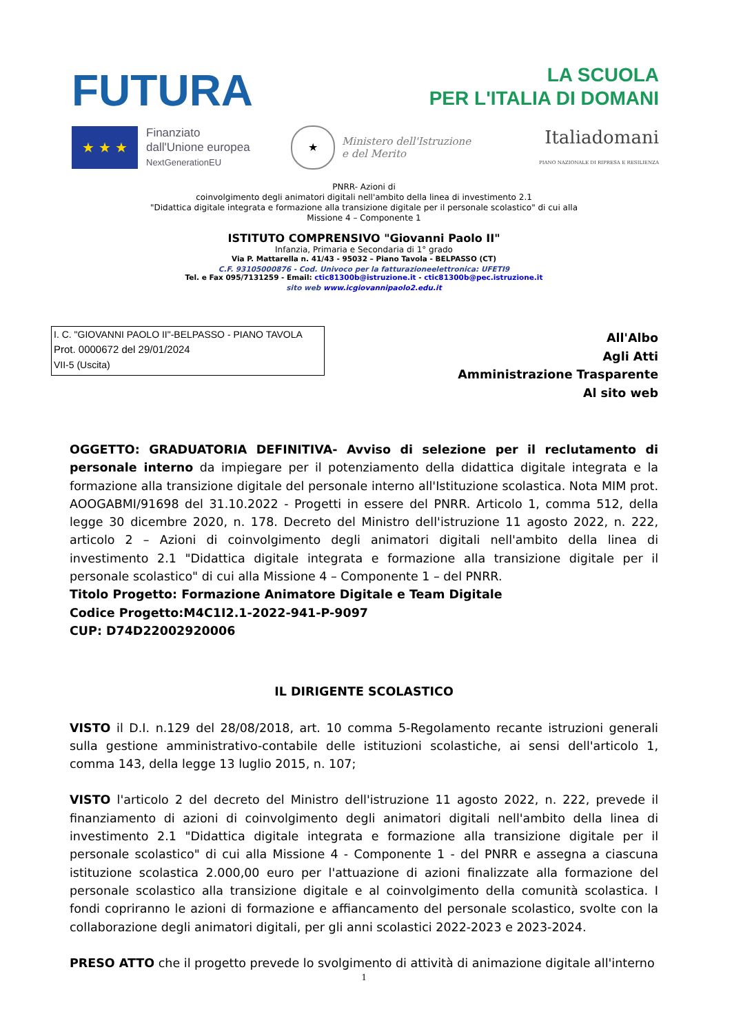FUTURA
LA SCUOLA
PER L'ITALIA DI DOMANI
★ ★ ★
Finanziato
dall'Unione europea
NextGenerationEU
★
Ministero dell'Istruzione
e del Merito
Italiadomani
PIANO NAZIONALE DI RIPRESA E RESILIENZA
PNRR- Azioni di
coinvolgimento degli animatori digitali nell'ambito della linea di investimento 2.1
"Didattica digitale integrata e formazione alla transizione digitale per il personale scolastico" di cui alla
Missione 4 – Componente 1
ISTITUTO COMPRENSIVO "Giovanni Paolo II"
Infanzia, Primaria e Secondaria di 1° grado
Via P. Mattarella n. 41/43 - 95032 – Piano Tavola - BELPASSO (CT)
C.F. 93105000876 - Cod. Univoco per la fatturazioneelettronica: UFETI9
Tel. e Fax 095/7131259 - Email: ctic81300b@istruzione.it - ctic81300b@pec.istruzione.it
sito web www.icgiovannipaolo2.edu.it
I. C. "GIOVANNI PAOLO II"-BELPASSO - PIANO TAVOLA
Prot. 0000672 del 29/01/2024
VII-5 (Uscita)
All'Albo
Agli Atti
Amministrazione Trasparente
Al sito web
OGGETTO: GRADUATORIA DEFINITIVA- Avviso di selezione per il reclutamento di personale interno da impiegare per il potenziamento della didattica digitale integrata e la formazione alla transizione digitale del personale interno all'Istituzione scolastica. Nota MIM prot. AOOGABMI/91698 del 31.10.2022 - Progetti in essere del PNRR. Articolo 1, comma 512, della legge 30 dicembre 2020, n. 178. Decreto del Ministro dell'istruzione 11 agosto 2022, n. 222, articolo 2 – Azioni di coinvolgimento degli animatori digitali nell'ambito della linea di investimento 2.1 "Didattica digitale integrata e formazione alla transizione digitale per il personale scolastico" di cui alla Missione 4 – Componente 1 – del PNRR.
Titolo Progetto: Formazione Animatore Digitale e Team Digitale
Codice Progetto:M4C1I2.1-2022-941-P-9097
CUP: D74D22002920006
IL DIRIGENTE SCOLASTICO
VISTO il D.I. n.129 del 28/08/2018, art. 10 comma 5-Regolamento recante istruzioni generali sulla gestione amministrativo-contabile delle istituzioni scolastiche, ai sensi dell'articolo 1, comma 143, della legge 13 luglio 2015, n. 107;
VISTO l'articolo 2 del decreto del Ministro dell'istruzione 11 agosto 2022, n. 222, prevede il finanziamento di azioni di coinvolgimento degli animatori digitali nell'ambito della linea di investimento 2.1 "Didattica digitale integrata e formazione alla transizione digitale per il personale scolastico" di cui alla Missione 4 - Componente 1 - del PNRR e assegna a ciascuna istituzione scolastica 2.000,00 euro per l'attuazione di azioni finalizzate alla formazione del personale scolastico alla transizione digitale e al coinvolgimento della comunità scolastica. I fondi copriranno le azioni di formazione e affiancamento del personale scolastico, svolte con la collaborazione degli animatori digitali, per gli anni scolastici 2022-2023 e 2023-2024.
PRESO ATTO che il progetto prevede lo svolgimento di attività di animazione digitale all'interno
1